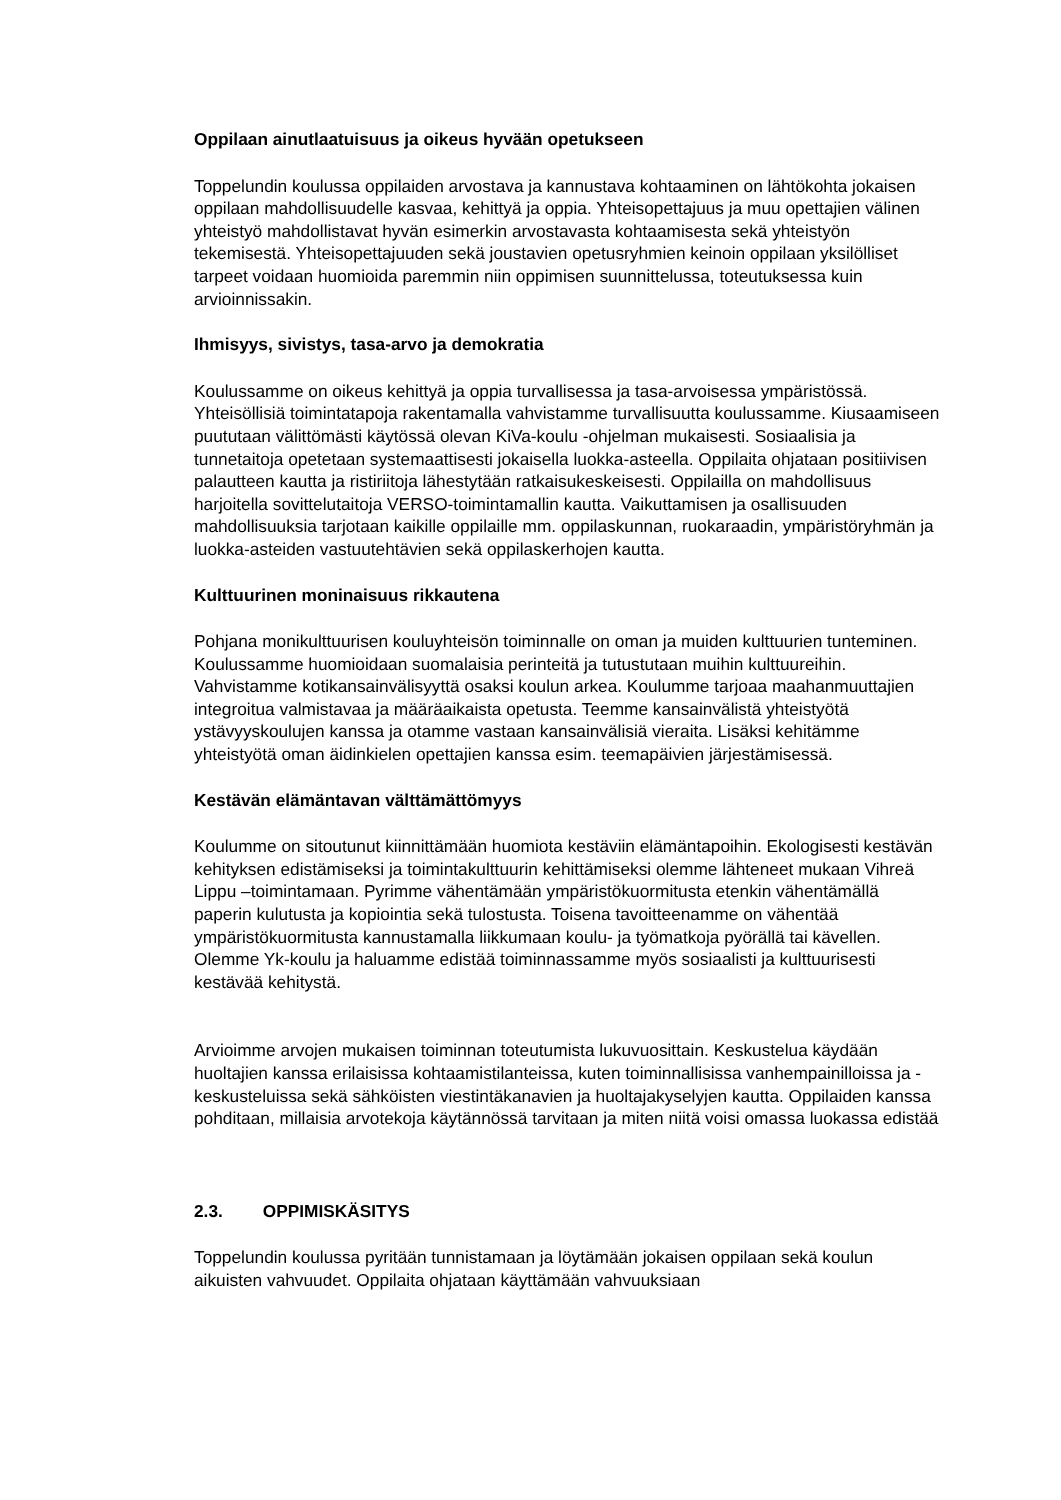Oppilaan ainutlaatuisuus ja oikeus hyvään opetukseen
Toppelundin koulussa oppilaiden arvostava ja kannustava kohtaaminen on lähtökohta jokaisen oppilaan mahdollisuudelle kasvaa, kehittyä ja oppia. Yhteisopettajuus ja muu opettajien välinen yhteistyö mahdollistavat hyvän esimerkin arvostavasta kohtaamisesta sekä yhteistyön tekemisestä. Yhteisopettajuuden sekä joustavien opetusryhmien keinoin oppilaan yksilölliset tarpeet voidaan huomioida paremmin niin oppimisen suunnittelussa, toteutuksessa kuin arvioinnissakin.
Ihmisyys, sivistys, tasa-arvo ja demokratia
Koulussamme on oikeus kehittyä ja oppia turvallisessa ja tasa-arvoisessa ympäristössä. Yhteisöllisiä toimintatapoja rakentamalla vahvistamme turvallisuutta koulussamme. Kiusaamiseen puututaan välittömästi käytössä olevan KiVa-koulu -ohjelman mukaisesti. Sosiaalisia ja tunnetaitoja opetetaan systemaattisesti jokaisella luokka-asteella. Oppilaita ohjataan positiivisen palautteen kautta ja ristiriitoja lähestytään ratkaisukeskeisesti. Oppilailla on mahdollisuus harjoitella sovittelutaitoja VERSO-toimintamallin kautta. Vaikuttamisen ja osallisuuden mahdollisuuksia tarjotaan kaikille oppilaille mm. oppilaskunnan, ruokaraadin, ympäristöryhmän ja luokka-asteiden vastuutehtävien sekä oppilaskerhojen kautta.
Kulttuurinen moninaisuus rikkautena
Pohjana monikulttuurisen kouluyhteisön toiminnalle on oman ja muiden kulttuurien tunteminen. Koulussamme huomioidaan suomalaisia perinteitä ja tutustutaan muihin kulttuureihin. Vahvistamme kotikansainvälisyyttä osaksi koulun arkea. Koulumme tarjoaa maahanmuuttajien integroitua valmistavaa ja määräaikaista opetusta. Teemme kansainvälistä yhteistyötä ystävyyskoulujen kanssa ja otamme vastaan kansainvälisiä vieraita. Lisäksi kehitämme yhteistyötä oman äidinkielen opettajien kanssa esim. teemapäivien järjestämisessä.
Kestävän elämäntavan välttämättömyys
Koulumme on sitoutunut kiinnittämään huomiota kestäviin elämäntapoihin. Ekologisesti kestävän kehityksen edistämiseksi ja toimintakulttuurin kehittämiseksi olemme lähteneet mukaan Vihreä Lippu –toimintamaan. Pyrimme vähentämään ympäristökuormitusta etenkin vähentämällä paperin kulutusta ja kopiointia sekä tulostusta. Toisena tavoitteenamme on vähentää ympäristökuormitusta kannustamalla liikkumaan koulu- ja työmatkoja pyörällä tai kävellen. Olemme Yk-koulu ja haluamme edistää toiminnassamme myös sosiaalisti ja kulttuurisesti kestävää kehitystä.
Arvioimme arvojen mukaisen toiminnan toteutumista lukuvuosittain. Keskustelua käydään huoltajien kanssa erilaisissa kohtaamistilanteissa, kuten toiminnallisissa vanhempainilloissa ja -keskusteluissa sekä sähköisten viestintäkanavien ja huoltajakyselyjen kautta. Oppilaiden kanssa pohditaan, millaisia arvotekoja käytännössä tarvitaan ja miten niitä voisi omassa luokassa edistää
2.3. OPPIMISKÄSITYS
Toppelundin koulussa pyritään tunnistamaan ja löytämään jokaisen oppilaan sekä koulun aikuisten vahvuudet. Oppilaita ohjataan käyttämään vahvuuksiaan